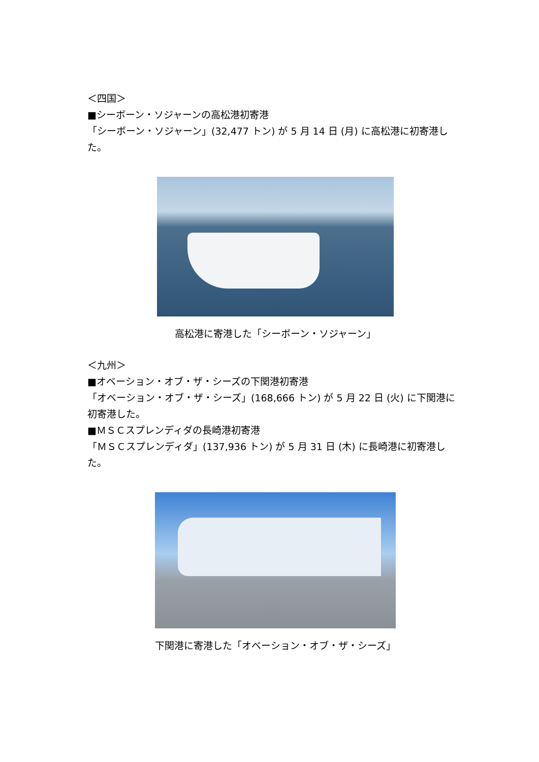＜四国＞
■シーボーン・ソジャーンの高松港初寄港
「シーボーン・ソジャーン」(32,477 トン) が 5 月 14 日 (月) に高松港に初寄港した。
高松港に寄港した「シーボーン・ソジャーン」
＜九州＞
■オベーション・オブ・ザ・シーズの下関港初寄港
「オベーション・オブ・ザ・シーズ」(168,666 トン) が 5 月 22 日 (火) に下関港に初寄港した。
■ＭＳＣスプレンディダの長崎港初寄港
「ＭＳＣスプレンディダ」(137,936 トン) が 5 月 31 日 (木) に長崎港に初寄港した。
下関港に寄港した「オベーション・オブ・ザ・シーズ」